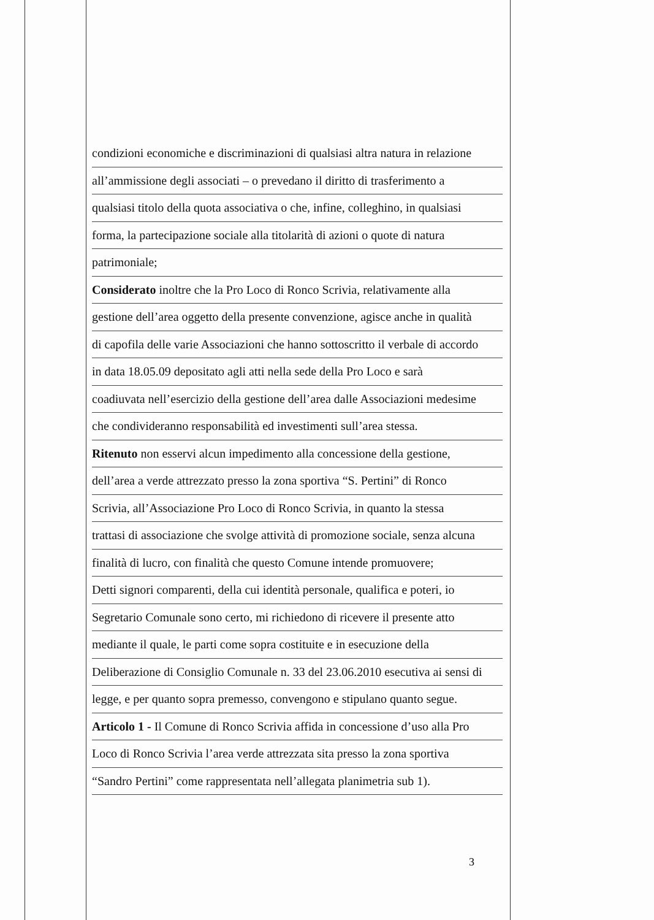condizioni economiche e discriminazioni di qualsiasi altra natura in relazione
all’ammissione degli associati – o prevedano il diritto di trasferimento a
qualsiasi titolo della quota associativa o che, infine, colleghino, in qualsiasi
forma, la partecipazione sociale alla titolarità di azioni o quote di natura
patrimoniale;
Considerato inoltre che la Pro Loco di Ronco Scrivia, relativamente alla
gestione dell’area oggetto della presente convenzione, agisce anche in qualità
di capofila delle varie Associazioni che hanno sottoscritto il verbale di accordo
in data 18.05.09 depositato agli atti nella sede della Pro Loco e sarà
coadiuvata nell’esercizio della gestione dell’area dalle Associazioni medesime
che condivideranno responsabilità ed investimenti sull’area stessa.
Ritenuto non esservi alcun impedimento alla concessione della gestione,
dell’area a verde attrezzato presso la zona sportiva “S. Pertini” di Ronco
Scrivia, all’Associazione Pro Loco di Ronco Scrivia, in quanto la stessa
trattasi di associazione che svolge attività di promozione sociale, senza alcuna
finalità di lucro, con finalità che questo Comune intende promuovere;
Detti signori comparenti, della cui identità personale, qualifica e poteri, io
Segretario Comunale sono certo, mi richiedono di ricevere il presente atto
mediante il quale, le parti come sopra costituite e in esecuzione della
Deliberazione di Consiglio Comunale n. 33 del 23.06.2010 esecutiva ai sensi di
legge, e per quanto sopra premesso, convengono e stipulano quanto segue.
Articolo 1 - Il Comune di Ronco Scrivia affida in concessione d’uso alla Pro
Loco di Ronco Scrivia l’area verde attrezzata sita presso la zona sportiva
“Sandro Pertini” come rappresentata nell’allegata planimetria sub 1).
3